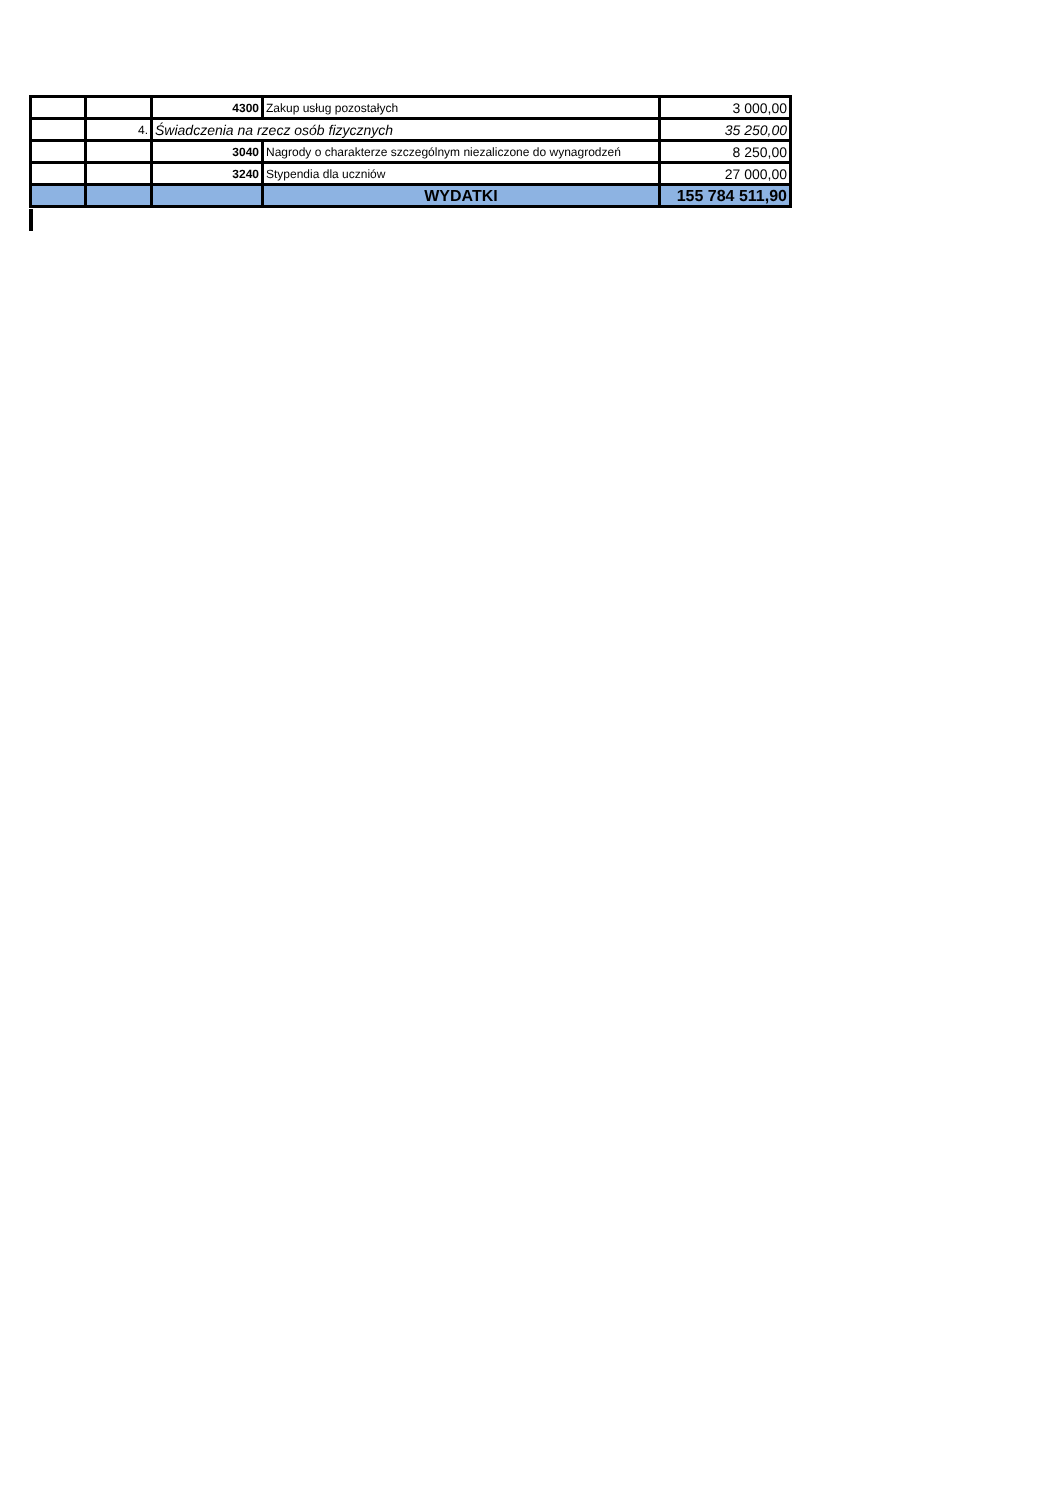| | | 4300 | Zakup usług pozostałych | 3 000,00 |
| | 4. | Świadczenia na rzecz osób fizycznych | | 35 250,00 |
| | | 3040 | Nagrody o charakterze szczególnym niezaliczone do wynagrodzeń | 8 250,00 |
| | | 3240 | Stypendia dla uczniów | 27 000,00 |
| | | | WYDATKI | 155 784 511,90 |